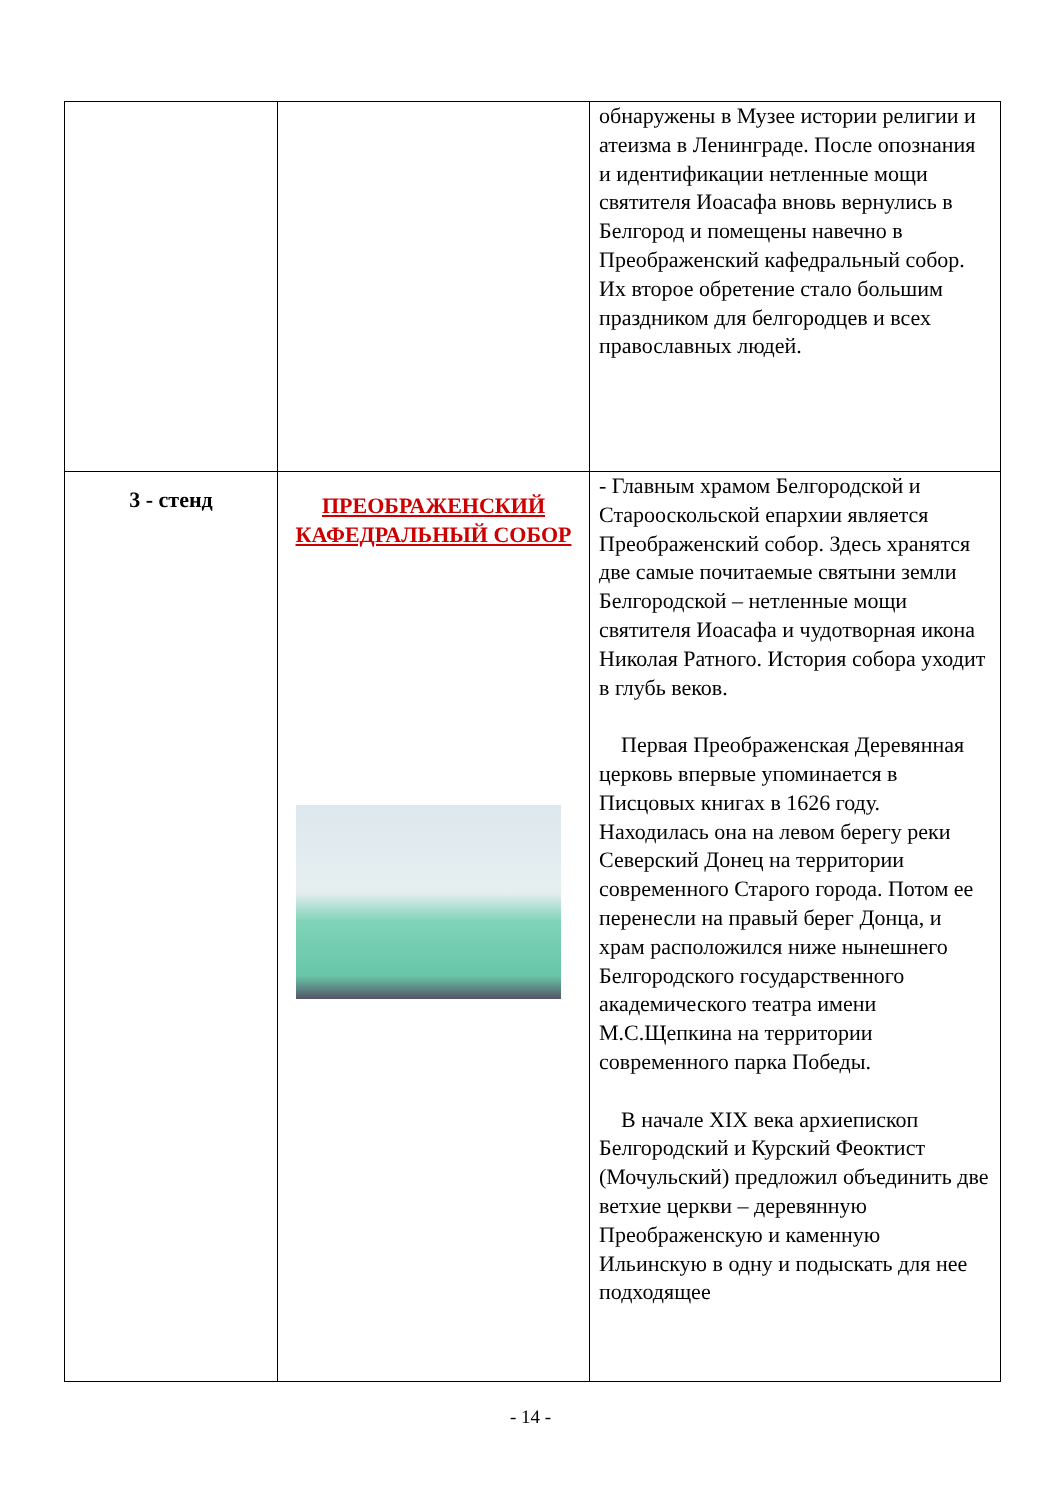| | | обнаружены в Музее истории религии и атеизма в Ленинграде. После опознания и идентификации нетленные мощи святителя Иоасафа вновь вернулись в Белгород и помещены навечно в Преображенский кафедральный собор. Их второе обретение стало большим праздником для белгородцев и всех православных людей. |
| 3 - стенд | ПРЕОБРАЖЕНСКИЙ КАФЕДРАЛЬНЫЙ СОБОР | - Главным храмом Белгородской и Старооскольской епархии является Преображенский собор. Здесь хранятся две самые почитаемые святыни земли Белгородской – нетленные мощи святителя Иоасафа и чудотворная икона Николая Ратного. История собора уходит в глубь веков. Первая Преображенская Деревянная церковь впервые упоминается в Писцовых книгах в 1626 году. Находилась она на левом берегу реки Северский Донец на территории современного Старого города. Потом ее перенесли на правый берег Донца, и храм расположился ниже нынешнего Белгородского государственного академического театра имени М.С.Щепкина на территории современного парка Победы. В начале XIX века архиепископ Белгородский и Курский Феоктист (Мочульский) предложил объединить две ветхие церкви – деревянную Преображенскую и каменную Ильинскую в одну и подыскать для нее подходящее |
- 14 -